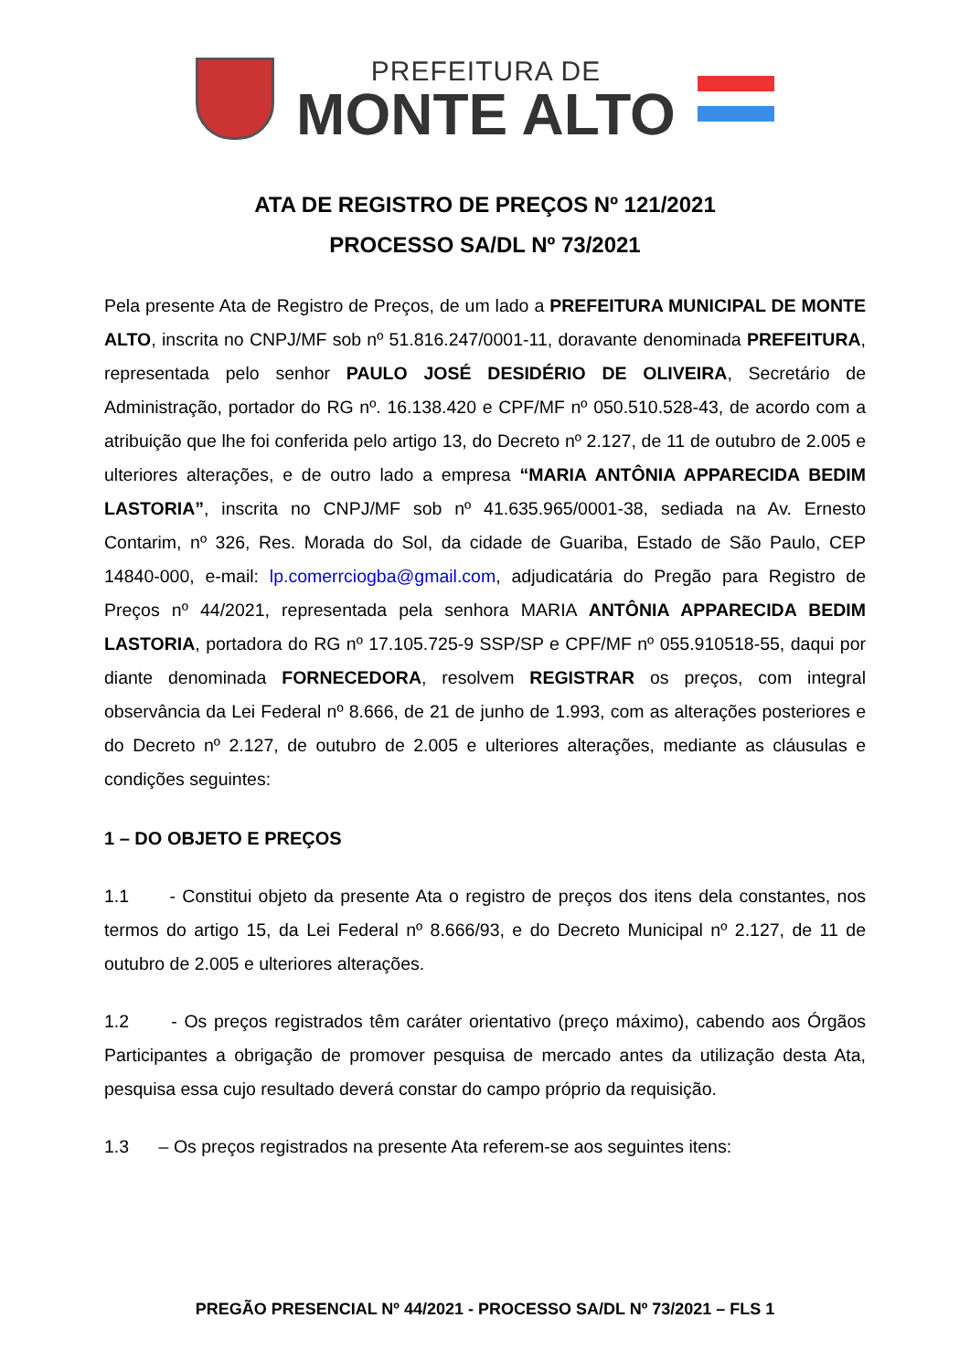PREFEITURA DE
MONTE ALTO
ATA DE REGISTRO DE PREÇOS Nº 121/2021
PROCESSO SA/DL Nº 73/2021
Pela presente Ata de Registro de Preços, de um lado a PREFEITURA MUNICIPAL DE MONTE ALTO, inscrita no CNPJ/MF sob nº 51.816.247/0001-11, doravante denominada PREFEITURA, representada pelo senhor PAULO JOSÉ DESIDÉRIO DE OLIVEIRA, Secretário de Administração, portador do RG nº. 16.138.420 e CPF/MF nº 050.510.528-43, de acordo com a atribuição que lhe foi conferida pelo artigo 13, do Decreto nº 2.127, de 11 de outubro de 2.005 e ulteriores alterações, e de outro lado a empresa “MARIA ANTÔNIA APPARECIDA BEDIM LASTORIA”, inscrita no CNPJ/MF sob nº 41.635.965/0001-38, sediada na Av. Ernesto Contarim, nº 326, Res. Morada do Sol, da cidade de Guariba, Estado de São Paulo, CEP 14840-000, e-mail: lp.comerrciogba@gmail.com, adjudicatária do Pregão para Registro de Preços nº 44/2021, representada pela senhora MARIA ANTÔNIA APPARECIDA BEDIM LASTORIA, portadora do RG nº 17.105.725-9 SSP/SP e CPF/MF nº 055.910518-55, daqui por diante denominada FORNECEDORA, resolvem REGISTRAR os preços, com integral observância da Lei Federal nº 8.666, de 21 de junho de 1.993, com as alterações posteriores e do Decreto nº 2.127, de outubro de 2.005 e ulteriores alterações, mediante as cláusulas e condições seguintes:
1 – DO OBJETO E PREÇOS
1.1 - Constitui objeto da presente Ata o registro de preços dos itens dela constantes, nos termos do artigo 15, da Lei Federal nº 8.666/93, e do Decreto Municipal nº 2.127, de 11 de outubro de 2.005 e ulteriores alterações.
1.2 - Os preços registrados têm caráter orientativo (preço máximo), cabendo aos Órgãos Participantes a obrigação de promover pesquisa de mercado antes da utilização desta Ata, pesquisa essa cujo resultado deverá constar do campo próprio da requisição.
1.3 – Os preços registrados na presente Ata referem-se aos seguintes itens:
PREGÃO PRESENCIAL Nº 44/2021 - PROCESSO SA/DL Nº 73/2021 – FLS 1